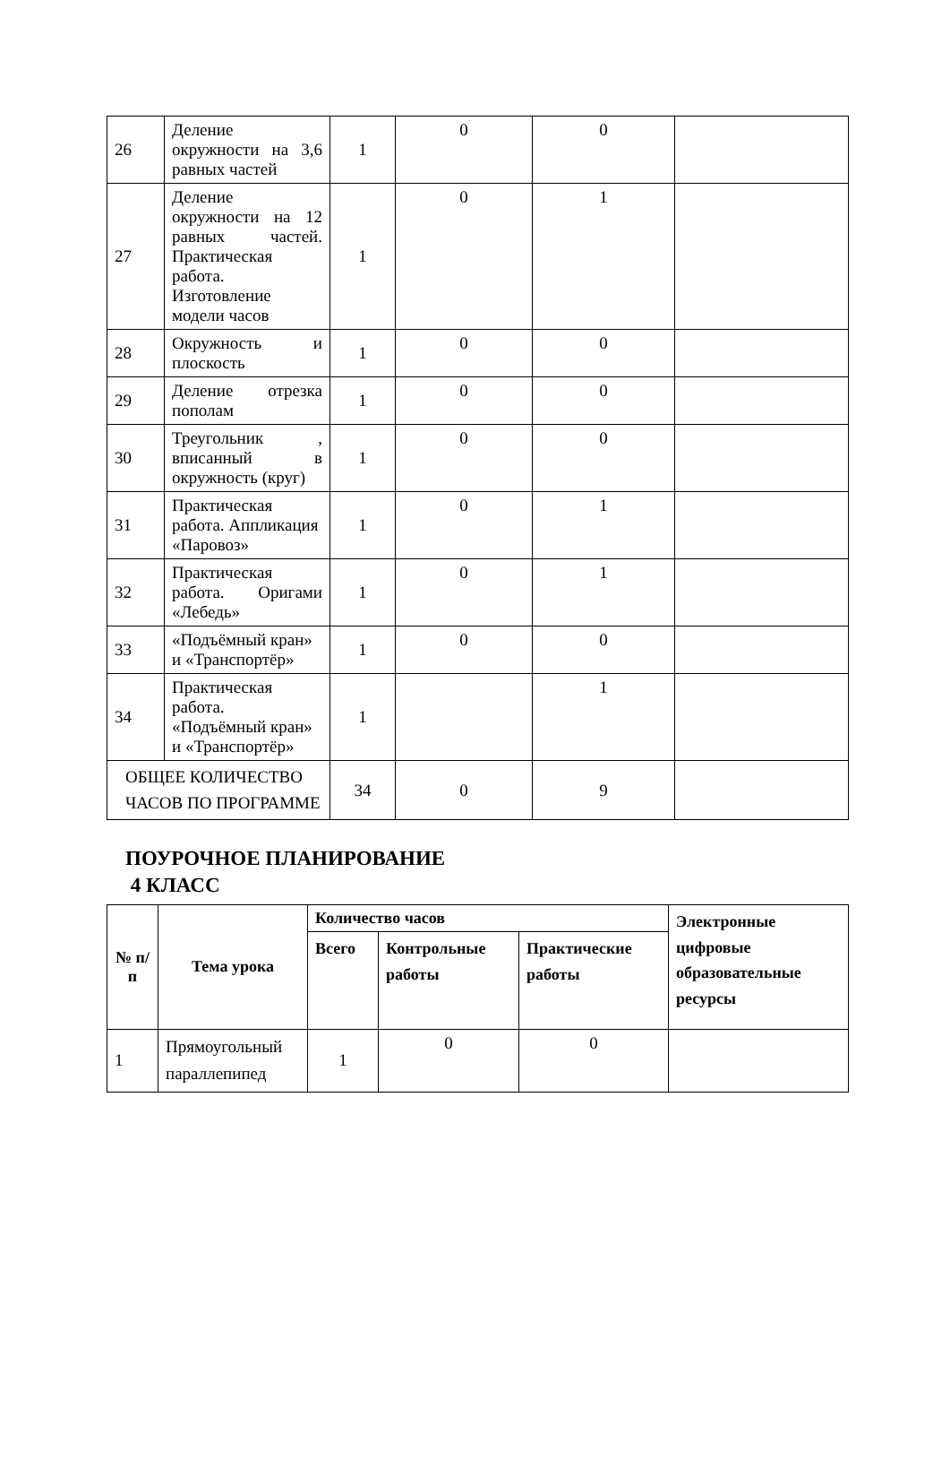| 26 | Деление окружности на 3,6 равных частей | 1 | 0 | 0 | |
| 27 | Деление окружности на 12 равных частей. Практическая работа. Изготовление модели часов | 1 | 0 | 1 | |
| 28 | Окружность и плоскость | 1 | 0 | 0 | |
| 29 | Деление отрезка пополам | 1 | 0 | 0 | |
| 30 | Треугольник , вписанный в окружность (круг) | 1 | 0 | 0 | |
| 31 | Практическая работа. Аппликация «Паровоз» | 1 | 0 | 1 | |
| 32 | Практическая работа. Оригами «Лебедь» | 1 | 0 | 1 | |
| 33 | «Подъёмный кран» и «Транспортёр» | 1 | 0 | 0 | |
| 34 | Практическая работа. «Подъёмный кран» и «Транспортёр» | 1 | | 1 | |
| ОБЩЕЕ КОЛИЧЕСТВО ЧАСОВ ПО ПРОГРАММЕ | | 34 | 0 | 9 | |
ПОУРОЧНОЕ ПЛАНИРОВАНИЕ
4 КЛАСС
| № п/ п | Тема урока | Количество часов | | | Электронные цифровые образовательные ресурсы |
| --- | --- | --- | --- | --- | --- |
| | | Всего | Контрольные работы | Практические работы | |
| 1 | Прямоугольный параллепипед | 1 | 0 | 0 | |